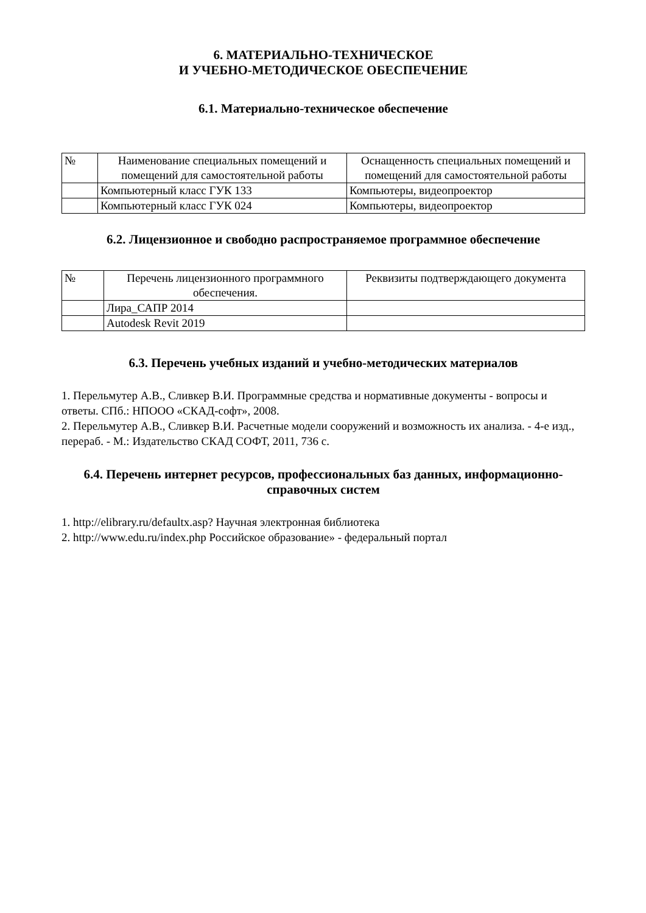6. МАТЕРИАЛЬНО-ТЕХНИЧЕСКОЕ
И УЧЕБНО-МЕТОДИЧЕСКОЕ ОБЕСПЕЧЕНИЕ
6.1. Материально-техническое обеспечение
| № | Наименование специальных помещений и помещений для самостоятельной работы | Оснащенность специальных помещений и помещений для самостоятельной работы |
| --- | --- | --- |
| | Компьютерный класс ГУК 133 | Компьютеры, видеопроектор |
| | Компьютерный класс ГУК 024 | Компьютеры, видеопроектор |
6.2. Лицензионное и свободно распространяемое программное обеспечение
| № | Перечень лицензионного программного обеспечения. | Реквизиты подтверждающего документа |
| --- | --- | --- |
| | Лира_САПР 2014 | |
| | Autodesk Revit 2019 | |
6.3. Перечень учебных изданий и учебно-методических материалов
1. Перельмутер А.В., Сливкер В.И. Программные средства и нормативные документы - вопросы и ответы. СПб.: НПООО «СКАД-софт», 2008.
2. Перельмутер А.В., Сливкер В.И. Расчетные модели сооружений и возможность их анализа. - 4-е изд., перераб. - М.: Издательство СКАД СОФТ, 2011, 736 с.
6.4. Перечень интернет ресурсов, профессиональных баз данных, информационно-справочных систем
1. http://elibrary.ru/defaultx.asp? Научная электронная библиотека
2. http://www.edu.ru/index.php Российское образование» - федеральный портал